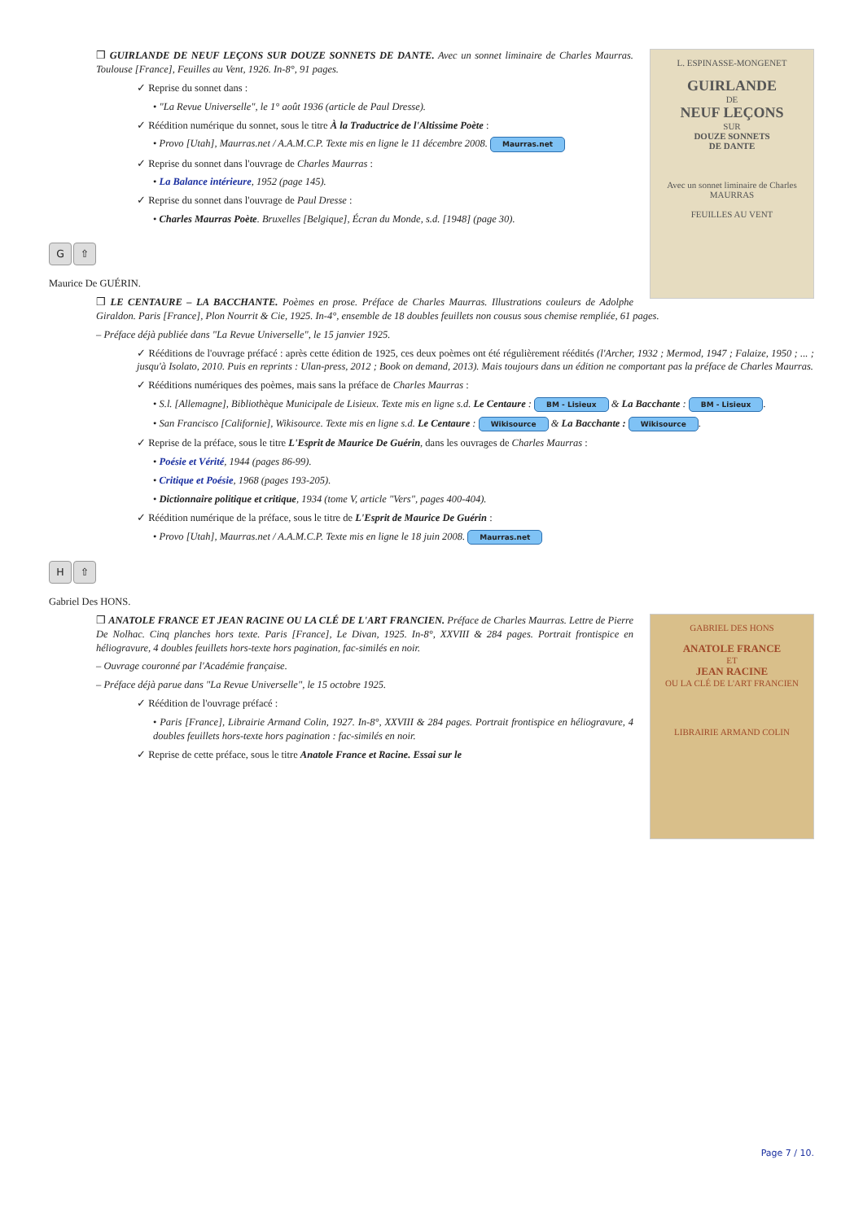L. ESPINASSE-MONGENET
GUIRLANDE
DE
NEUF LEÇONS
SUR
DOUZE SONNETS
DE DANTE
Avec un sonnet liminaire de Charles MAURRAS
FEUILLES AU VENT
❒ GUIRLANDE DE NEUF LEÇONS SUR DOUZE SONNETS DE DANTE. Avec un sonnet liminaire de Charles Maurras. Toulouse [France], Feuilles au Vent, 1926. In-8°, 91 pages.
✓ Reprise du sonnet dans :
• "La Revue Universelle", le 1° août 1936 (article de Paul Dresse).
✓ Réédition numérique du sonnet, sous le titre À la Traductrice de l'Altissime Poète :
• Provo [Utah], Maurras.net / A.A.M.C.P. Texte mis en ligne le 11 décembre 2008. Maurras.net
✓ Reprise du sonnet dans l'ouvrage de Charles Maurras :
• La Balance intérieure, 1952 (page 145).
✓ Reprise du sonnet dans l'ouvrage de Paul Dresse :
• Charles Maurras Poète. Bruxelles [Belgique], Écran du Monde, s.d. [1948] (page 30).
G ⇧
Maurice De GUÉRIN.
❒ LE CENTAURE – LA BACCHANTE. Poèmes en prose. Préface de Charles Maurras. Illustrations couleurs de Adolphe Giraldon. Paris [France], Plon Nourrit & Cie, 1925. In-4°, ensemble de 18 doubles feuillets non cousus sous chemise rempliée, 61 pages.
– Préface déjà publiée dans "La Revue Universelle", le 15 janvier 1925.
✓ Rééditions de l'ouvrage préfacé : après cette édition de 1925, ces deux poèmes ont été régulièrement réédités (l'Archer, 1932 ; Mermod, 1947 ; Falaize, 1950 ; ... ; jusqu'à Isolato, 2010. Puis en reprints : Ulan-press, 2012 ; Book on demand, 2013). Mais toujours dans un édition ne comportant pas la préface de Charles Maurras.
✓ Rééditions numériques des poèmes, mais sans la préface de Charles Maurras :
• S.l. [Allemagne], Bibliothèque Municipale de Lisieux. Texte mis en ligne s.d. Le Centaure : BM - Lisieux & La Bacchante : BM - Lisieux.
• San Francisco [Californie], Wikisource. Texte mis en ligne s.d. Le Centaure : Wikisource & La Bacchante : Wikisource.
✓ Reprise de la préface, sous le titre L'Esprit de Maurice De Guérin, dans les ouvrages de Charles Maurras :
• Poésie et Vérité, 1944 (pages 86-99).
• Critique et Poésie, 1968 (pages 193-205).
• Dictionnaire politique et critique, 1934 (tome V, article "Vers", pages 400-404).
✓ Réédition numérique de la préface, sous le titre de L'Esprit de Maurice De Guérin :
• Provo [Utah], Maurras.net / A.A.M.C.P. Texte mis en ligne le 18 juin 2008. Maurras.net
H ⇧
Gabriel Des HONS.
GABRIEL DES HONS
ANATOLE FRANCE
ET
JEAN RACINE
OU LA CLÉ DE L'ART FRANCIEN
LIBRAIRIE ARMAND COLIN
❒ ANATOLE FRANCE ET JEAN RACINE OU LA CLÉ DE L'ART FRANCIEN. Préface de Charles Maurras. Lettre de Pierre De Nolhac. Cinq planches hors texte. Paris [France], Le Divan, 1925. In-8°, XXVIII & 284 pages. Portrait frontispice en héliogravure, 4 doubles feuillets hors-texte hors pagination, fac-similés en noir.
– Ouvrage couronné par l'Académie française.
– Préface déjà parue dans "La Revue Universelle", le 15 octobre 1925.
✓ Réédition de l'ouvrage préfacé :
• Paris [France], Librairie Armand Colin, 1927. In-8°, XXVIII & 284 pages. Portrait frontispice en héliogravure, 4 doubles feuillets hors-texte hors pagination : fac-similés en noir.
✓ Reprise de cette préface, sous le titre Anatole France et Racine. Essai sur le
Page 7 / 10.